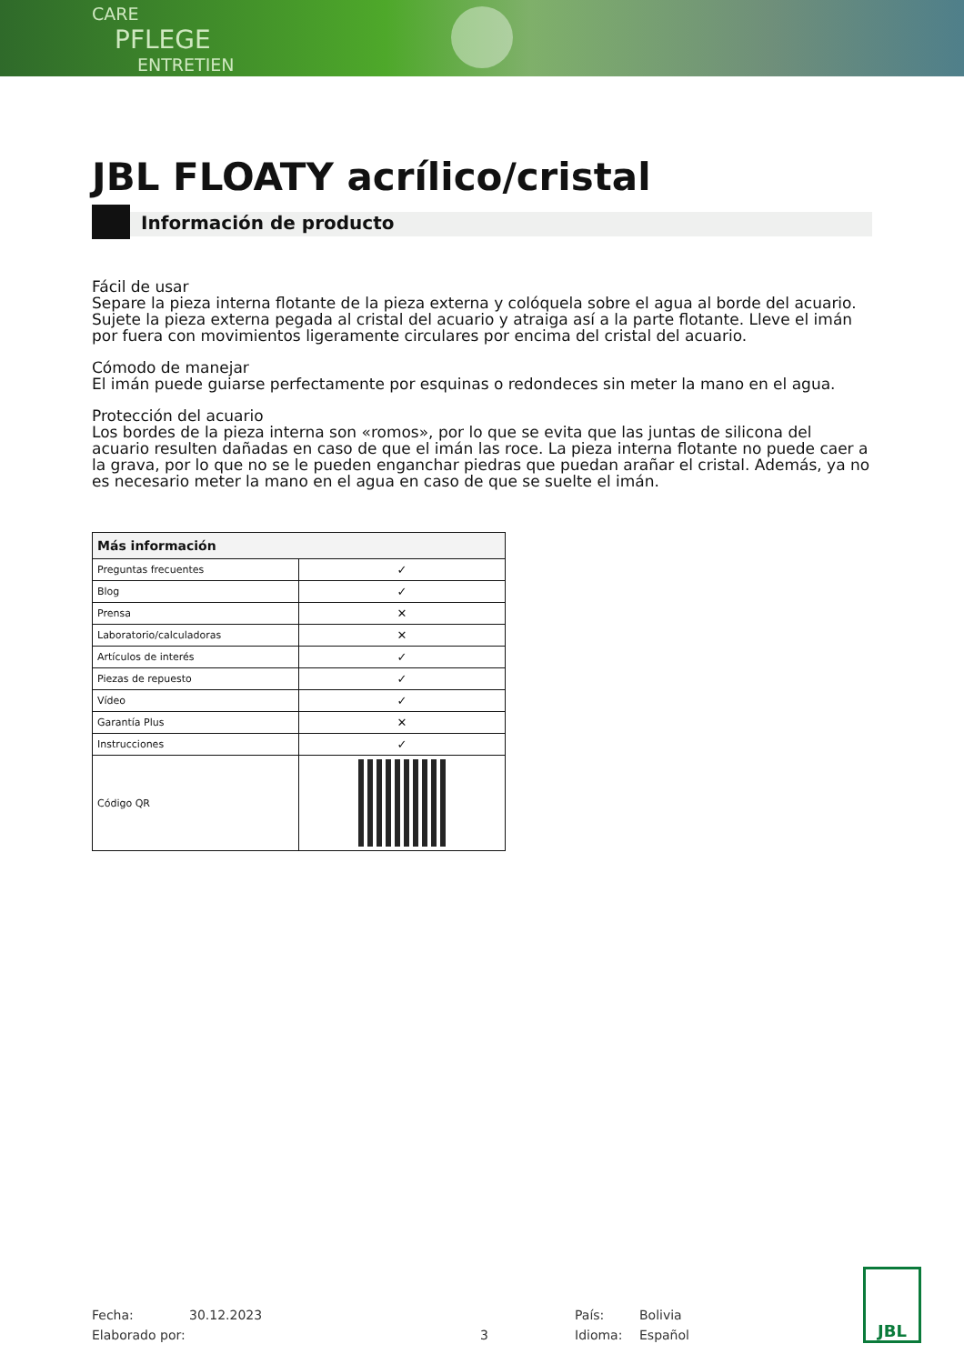CARE
PFLEGE
ENTRETIEN
JBL FLOATY acrílico/cristal
Información de producto
Fácil de usar
Separe la pieza interna flotante de la pieza externa y colóquela sobre el agua al borde del acuario. Sujete la pieza externa pegada al cristal del acuario y atraiga así a la parte flotante. Lleve el imán por fuera con movimientos ligeramente circulares por encima del cristal del acuario.
Cómodo de manejar
El imán puede guiarse perfectamente por esquinas o redondeces sin meter la mano en el agua.
Protección del acuario
Los bordes de la pieza interna son «romos», por lo que se evita que las juntas de silicona del acuario resulten dañadas en caso de que el imán las roce. La pieza interna flotante no puede caer a la grava, por lo que no se le pueden enganchar piedras que puedan arañar el cristal. Además, ya no es necesario meter la mano en el agua en caso de que se suelte el imán.
| Más información | |
| --- | --- |
| Preguntas frecuentes | ✓ |
| Blog | ✓ |
| Prensa | ✕ |
| Laboratorio/calculadoras | ✕ |
| Artículos de interés | ✓ |
| Piezas de repuesto | ✓ |
| Vídeo | ✓ |
| Garantía Plus | ✕ |
| Instrucciones | ✓ |
| Código QR | |
Fecha:
Elaborado por:
30.12.2023
3 País:
Idioma:
Bolivia
Español
JBL